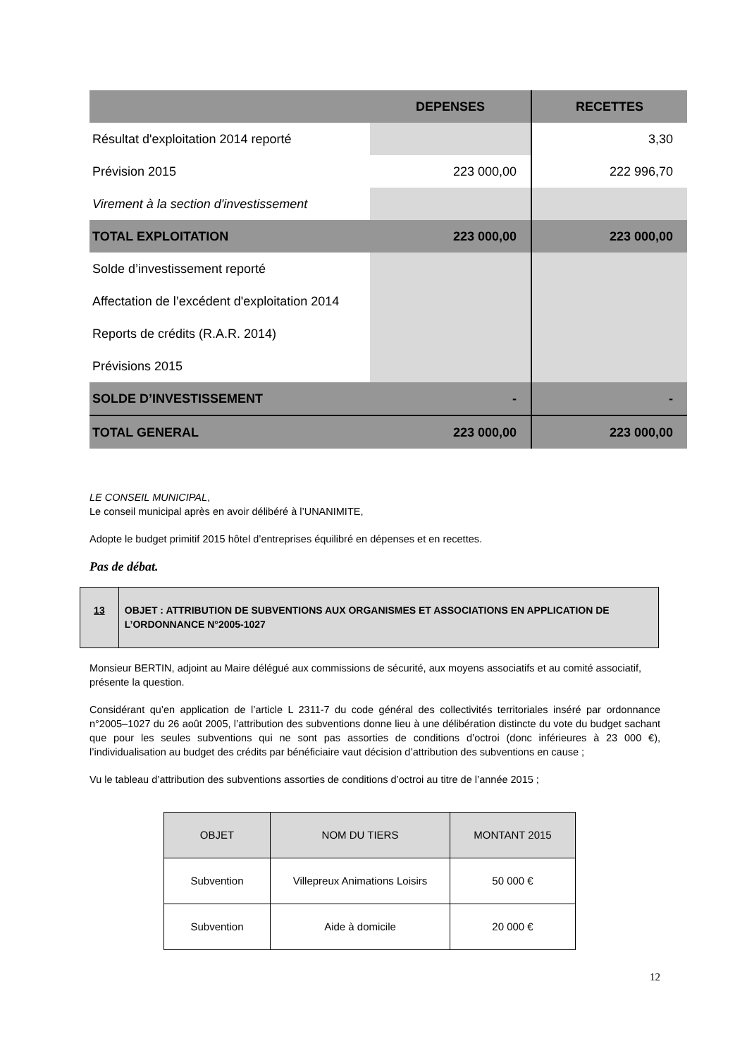| | DEPENSES | RECETTES |
| Résultat d'exploitation 2014 reporté | | 3,30 |
| Prévision 2015 | 223 000,00 | 222 996,70 |
| Virement à la section d'investissement | | |
| TOTAL EXPLOITATION | 223 000,00 | 223 000,00 |
| Solde d’investissement reporté | | |
| Affectation de l’excédent d'exploitation 2014 | | |
| Reports de crédits (R.A.R. 2014) | | |
| Prévisions 2015 | | |
| SOLDE D’INVESTISSEMENT | - | - |
| TOTAL GENERAL | 223 000,00 | 223 000,00 |
LE CONSEIL MUNICIPAL,
Le conseil municipal après en avoir délibéré à l’UNANIMITE,
Adopte le budget primitif 2015 hôtel d’entreprises équilibré en dépenses et en recettes.
Pas de débat.
13 OBJET : ATTRIBUTION DE SUBVENTIONS AUX ORGANISMES ET ASSOCIATIONS EN APPLICATION DE L’ORDONNANCE N°2005-1027
Monsieur BERTIN, adjoint au Maire délégué aux commissions de sécurité, aux moyens associatifs et au comité associatif, présente la question.
Considérant qu’en application de l’article L 2311-7 du code général des collectivités territoriales inséré par ordonnance n°2005–1027 du 26 août 2005, l’attribution des subventions donne lieu à une délibération distincte du vote du budget sachant que pour les seules subventions qui ne sont pas assorties de conditions d’octroi (donc inférieures à 23 000 €), l’individualisation au budget des crédits par bénéficiaire vaut décision d’attribution des subventions en cause ;
Vu le tableau d’attribution des subventions assorties de conditions d’octroi au titre de l’année 2015 ;
| OBJET | NOM DU TIERS | MONTANT 2015 |
| --- | --- | --- |
| Subvention | Villepreux Animations Loisirs | 50 000 € |
| Subvention | Aide à domicile | 20 000 € |
12